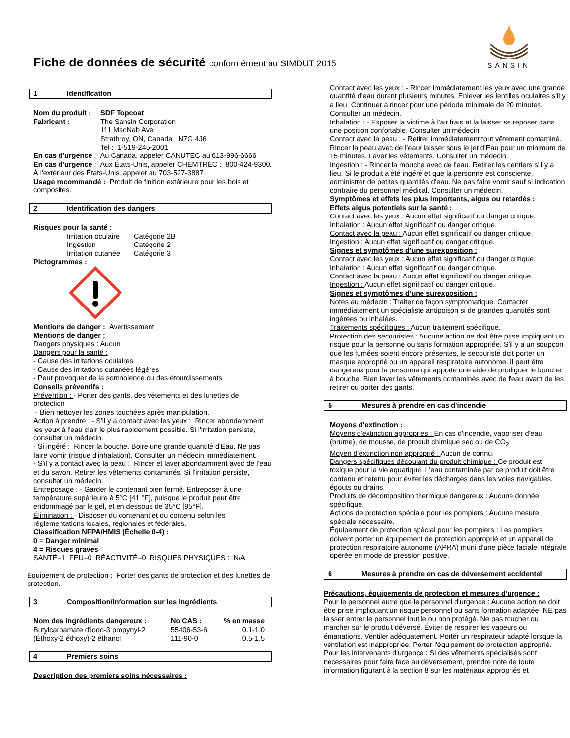Fiche de données de sécurité conformément au SIMDUT 2015
SANSIN
1 Identification
| Nom du produit : | SDF Topcoat |
| Fabricant : | The Sansin Corporation 111 MacNab Ave Strathroy, ON, Canada N7G 4J6 Tel : 1-519-245-2001 |
En cas d'urgence : Au Canada, appeler CANUTEC au 613-996-6666
En cas d'urgence : Aux États-Unis, appeler CHEMTREC : 800-424-9300. À l'extérieur des États-Unis, appeler au 703-527-3887
Usage recommandé : Produit de finition extérieure pour les bois et composites.
2 Identification des dangers
Risques pour la santé :
| Irritation oculaire | Catégorie 2B |
| Ingestion | Catégorie 2 |
| Irritation cutanée | Catégorie 3 |
Pictogrammes :
Mentions de danger : Avertissement
Mentions de danger :
Dangers physiques : Aucun
Dangers pour la santé :
- Cause des irritations oculaires
- Cause des irritations cutanées légères
- Peut provoquer de la somnolence ou des étourdissements
Conseils préventifs :
Prévention : - Porter des gants, des vêtements et des lunettes de protection
- Bien nettoyer les zones touchées après manipulation.
Action à prendre : - S'il y a contact avec les yeux : Rincer abondamment les yeux à l'eau clair le plus rapidement possible. Si l'irritation persiste, consulter un médecin.
- Si ingéré : Rincer la bouche. Boire une grande quantité d'Eau. Ne pas faire vomir (risque d'inhalation). Consulter un médecin immédiatement.
- S'il y a contact avec la peau : Rincer et laver abondamment avec de l'eau et du savon. Retirer les vêtements contaminés. Si l'irritation persiste, consulter un médecin.
Entreposage : - Garder le contenant bien fermé. Entreposer à une température supérieure à 5°C [41 °F], puisque le produit peut être endommagé par le gel, et en dessous de 35°C [95°F].
Élimination : - Disposer du contenant et du contenu selon les règlementations locales, régionales et fédérales.
Classification NFPA/HMIS (Échelle 0-4) :
0 = Danger minimal
4 = Risques graves
SANTÉ=1 FEU=0 RÉACTIVITÉ=0 RISQUES PHYSIQUES : N/A
Équipement de protection : Porter des gants de protection et des lunettes de protection.
3 Composition/Information sur les Ingrédients
| Nom des ingrédients dangereux : | No CAS : | % en masse |
| --- | --- | --- |
| Butylcarbamate d'iodo-3 propynyl-2 | 55406-53-6 | 0.1-1.0 |
| (Éthoxy-2 éthoxy)-2 éthanol | 111-90-0 | 0.5-1.5 |
4 Premiers soins
Description des premiers soins nécessaires :
Contact avec les yeux : - Rincer immédiatement les yeux avec une grande quantité d'eau durant plusieurs minutes. Enlever les lentilles oculaires s'il y a lieu. Continuer à rincer pour une période minimale de 20 minutes. Consulter un médecin.
Inhalation : - Exposer la victime à l'air frais et la laisser se reposer dans une position confortable. Consulter un médecin.
Contact avec la peau : - Retirer immédiatement tout vêtement contaminé. Rincer la peau avec de l'eau/ laisser sous le jet d'Eau pour un minimum de 15 minutes. Laver les vêtements. Consulter un médecin.
Ingestion : - Rincer la mouche avec de l'eau. Retirer les dentiers s'il y a lieu. Si le produit a été ingéré et que la personne est consciente, administrer de petites quantités d'eau. Ne pas faire vomir sauf si indication contraire du personnel médical. Consulter un médecin.
Symptômes et effets les plus importants, aigus ou retardés :
Effets aigus potentiels sur la santé :
Contact avec les yeux : Aucun effet significatif ou danger critique.
Inhalation : Aucun effet significatif ou danger critique.
Contact avec la peau : Aucun effet significatif ou danger critique.
Ingestion : Aucun effet significatif ou danger critique.
Signes et symptômes d'une surexposition :
Contact avec les yeux : Aucun effet significatif ou danger critique.
Inhalation : Aucun effet significatif ou danger critique.
Contact avec la peau : Aucun effet significatif ou danger critique.
Ingestion : Aucun effet significatif ou danger critique.
Signes et symptômes d'une surexposition :
Notes au médecin : Traiter de façon symptomatique. Contacter immédiatement un spécialiste antipoison si de grandes quantités sont ingérées ou inhalées.
Traitements spécifiques : Aucun traitement spécifique.
Protection des secouristes : Aucune action ne doit être prise impliquant un risque pour la personne ou sans formation appropriée. S'il y a un soupçon que les fumées soient encore présentes, le secouriste doit porter un masque approprié ou un appareil respiratoire autonome. Il peut être dangereux pour la personne qui apporte une aide de prodiguer le bouche à bouche. Bien laver les vêtements contaminés avec de l'eau avant de les retirer ou porter des gants.
5 Mesures à prendre en cas d'incendie
Moyens d'extinction :
Moyens d'extinction appropriés : En cas d'incendie, vaporiser d'eau (brume), de mousse, de produit chimique sec ou de CO<sub>2</sub>.
Moyen d'extinction non approprié : Aucun de connu.
Dangers spécifiques découlant du produit chimique : Ce produit est toxique pour la vie aquatique. L'eau contaminée par ce produit doit être contenu et retenu pour éviter les décharges dans les voies navigables, égouts ou drains.
Produits de décomposition thermique dangereux : Aucune donnée spécifique.
Actions de protection spéciale pour les pompiers : Aucune mesure spéciale nécessaire.
Équipement de protection spécial pour les pompiers : Les pompiers doivent porter un équipement de protection approprié et un appareil de protection respiratoire autonome (APRA) muni d'une pièce faciale intégrale opérée en mode de pression positive.
6 Mesures à prendre en cas de déversement accidentel
Précautions, équipements de protection et mesures d'urgence :
Pour le personnel autre que le personnel d'urgence : Aucune action ne doit être prise impliquant un risque personnel ou sans formation adaptée. NE pas laisser entrer le personnel inutile ou non protégé. Ne pas toucher ou marcher sur le produit déversé. Éviter de respirer les vapeurs ou émanations. Ventiler adéquatement. Porter un respirateur adapté lorsque la ventilation est inappropriée. Porter l'équipement de protection approprié.
Pour les intervenants d'urgence : Si des vêtements spécialisés sont nécessaires pour faire face au déversement, prendre note de toute information figurant à la section 8 sur les matériaux appropriés et